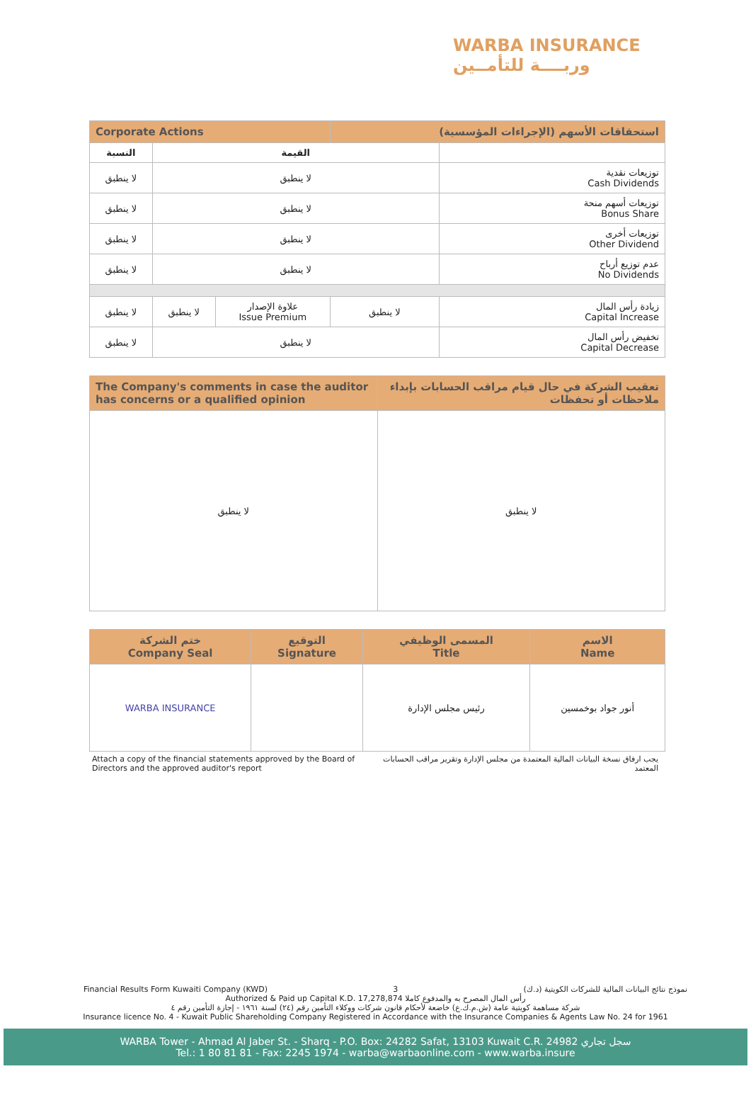WARBA INSURANCE
وربــــة للتأمــين
| Corporate Actions | | | استحقاقات الأسهم (الإجراءات المؤسسية) | |
| النسبة | القيمة | | | |
| لا ينطبق | لا ينطبق | | | توزيعات نقدية Cash Dividends |
| لا ينطبق | لا ينطبق | | | توزيعات أسهم منحة Bonus Share |
| لا ينطبق | لا ينطبق | | | توزيعات أخرى Other Dividend |
| لا ينطبق | لا ينطبق | | | عدم توزيع أرباح No Dividends |
| لا ينطبق | لا ينطبق | علاوة الإصدار Issue Premium | لا ينطبق | زيادة رأس المال Capital Increase |
| لا ينطبق | لا ينطبق | | | تخفيض رأس المال Capital Decrease |
| The Company's comments in case the auditor has concerns or a qualified opinion | تعقيب الشركة في حال قيام مراقب الحسابات بإبداء ملاحظات أو تحفظات |
| لا ينطبق | لا ينطبق |
| ختم الشركة Company Seal | التوقيع Signature | المسمى الوظيفي Title | الاسم Name |
| WARBA INSURANCE | | رئيس مجلس الإدارة | أنور جواد بوخمسين |
Attach a copy of the financial statements approved by the Board of Directors and the approved auditor's report
يجب ارفاق نسخة البيانات المالية المعتمدة من مجلس الإدارة وتقرير مراقب الحسابات المعتمد
Financial Results Form Kuwaiti Company (KWD) 3 نموذج نتائج البيانات المالية للشركات الكويتية (د.ك)
Authorized & Paid up Capital K.D. 17,278,874 رأس المال المصرح به والمدفوع كاملا
شركة مساهمة كويتية عامة (ش.م.ك.ع) خاضعة لأحكام قانون شركات ووكلاء التأمين رقم (٢٤) لسنة ١٩٦١ - إجازة التأمين رقم ٤
Insurance licence No. 4 - Kuwait Public Shareholding Company Registered in Accordance with the Insurance Companies & Agents Law No. 24 for 1961
WARBA Tower - Ahmad Al Jaber St. - Sharq - P.O. Box: 24282 Safat, 13103 Kuwait C.R. 24982 سجل تجاري
Tel.: 1 80 81 81 - Fax: 2245 1974 - warba@warbaonline.com - www.warba.insure